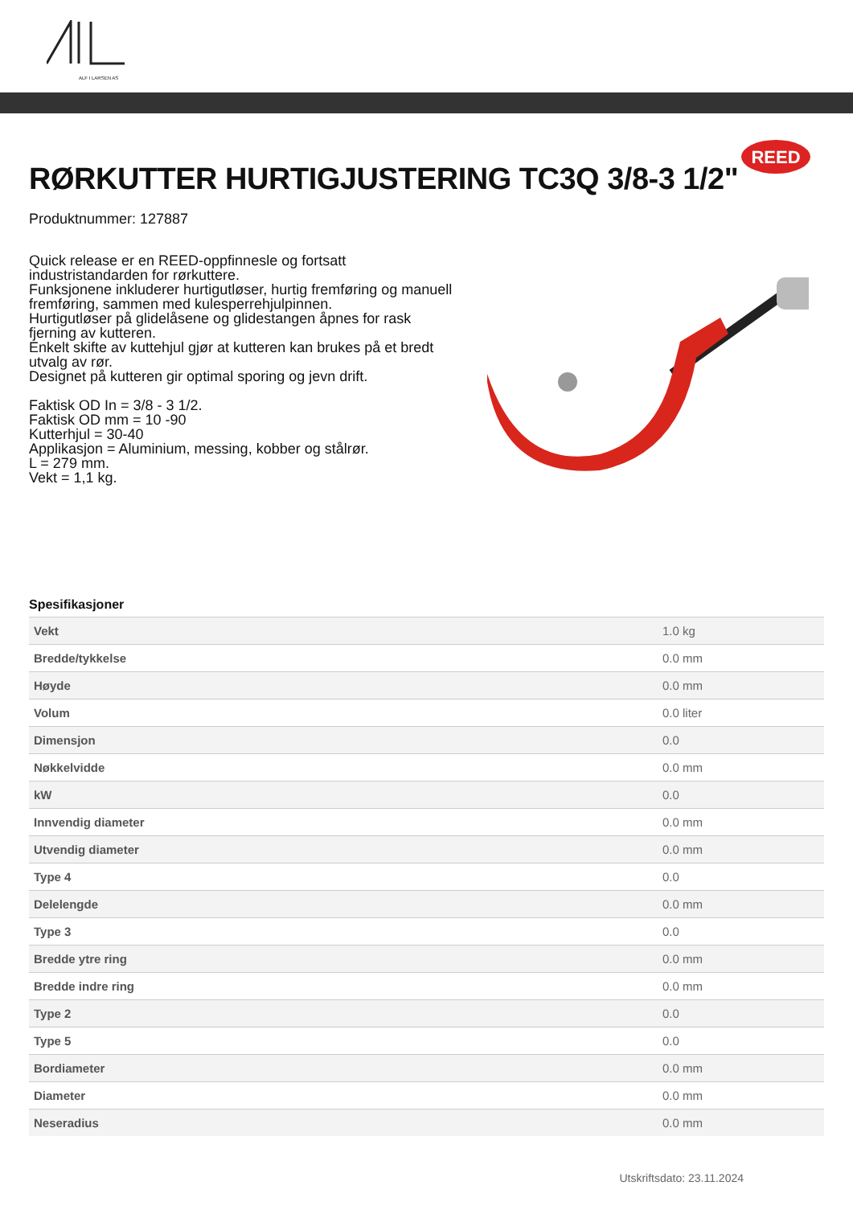ALF I LARSEN AS
REED
RØRKUTTER HURTIGJUSTERING TC3Q 3/8-3 1/2"
Produktnummer: 127887
Quick release er en REED-oppfinnesle og fortsatt industristandarden for rørkuttere.
Funksjonene inkluderer hurtigutløser, hurtig fremføring og manuell fremføring, sammen med kulesperrehjulpinnen.
Hurtigutløser på glidelåsene og glidestangen åpnes for rask fjerning av kutteren.
Enkelt skifte av kuttehjul gjør at kutteren kan brukes på et bredt utvalg av rør.
Designet på kutteren gir optimal sporing og jevn drift.
Faktisk OD In = 3/8 - 3 1/2.
Faktisk OD mm = 10 -90
Kutterhjul = 30-40
Applikasjon = Aluminium, messing, kobber og stålrør.
L = 279 mm.
Vekt = 1,1 kg.
Spesifikasjoner
| Vekt | 1.0 kg |
| Bredde/tykkelse | 0.0 mm |
| Høyde | 0.0 mm |
| Volum | 0.0 liter |
| Dimensjon | 0.0 |
| Nøkkelvidde | 0.0 mm |
| kW | 0.0 |
| Innvendig diameter | 0.0 mm |
| Utvendig diameter | 0.0 mm |
| Type 4 | 0.0 |
| Delelengde | 0.0 mm |
| Type 3 | 0.0 |
| Bredde ytre ring | 0.0 mm |
| Bredde indre ring | 0.0 mm |
| Type 2 | 0.0 |
| Type 5 | 0.0 |
| Bordiameter | 0.0 mm |
| Diameter | 0.0 mm |
| Neseradius | 0.0 mm |
Utskriftsdato: 23.11.2024